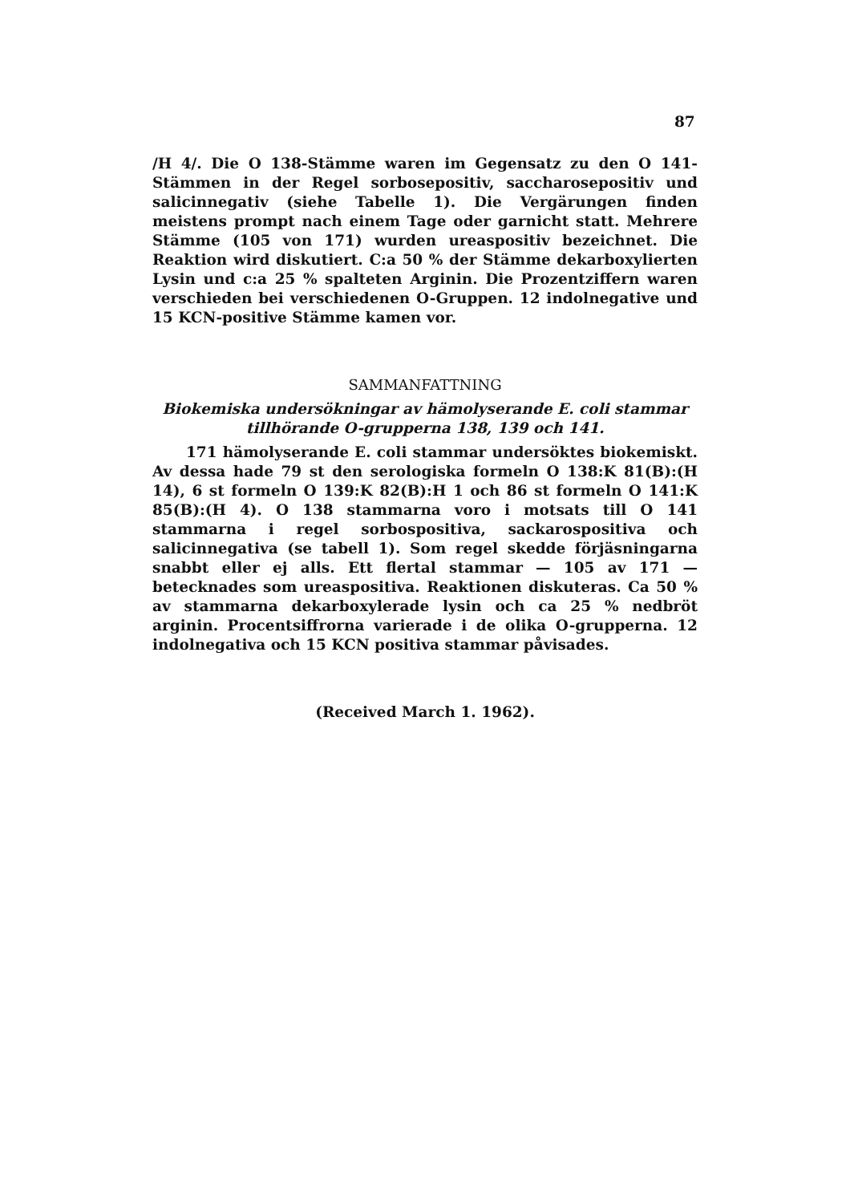87
/H 4/. Die O 138-Stämme waren im Gegensatz zu den O 141-Stämmen in der Regel sorbosepositiv, saccharosepositiv und salicinnegativ (siehe Tabelle 1). Die Vergärungen finden meistens prompt nach einem Tage oder garnicht statt. Mehrere Stämme (105 von 171) wurden ureaspositiv bezeichnet. Die Reaktion wird diskutiert. C:a 50 % der Stämme dekarboxylierten Lysin und c:a 25 % spalteten Arginin. Die Prozentziffern waren verschieden bei verschiedenen O-Gruppen. 12 indolnegative und 15 KCN-positive Stämme kamen vor.
SAMMANFATTNING
Biokemiska undersökningar av hämolyserande E. coli stammar tillhörande O-grupperna 138, 139 och 141.
171 hämolyserande E. coli stammar undersöktes biokemiskt. Av dessa hade 79 st den serologiska formeln O 138:K 81(B):(H 14), 6 st formeln O 139:K 82(B):H 1 och 86 st formeln O 141:K 85(B):(H 4). O 138 stammarna voro i motsats till O 141 stammarna i regel sorbospositiva, sackarospositiva och salicinnegativa (se tabell 1). Som regel skedde förjäsningarna snabbt eller ej alls. Ett flertal stammar — 105 av 171 — betecknades som ureaspositiva. Reaktionen diskuteras. Ca 50 % av stammarna dekarboxylerade lysin och ca 25 % nedbröt arginin. Procentsiffrorna varierade i de olika O-grupperna. 12 indolnegativa och 15 KCN positiva stammar påvisades.
(Received March 1. 1962).